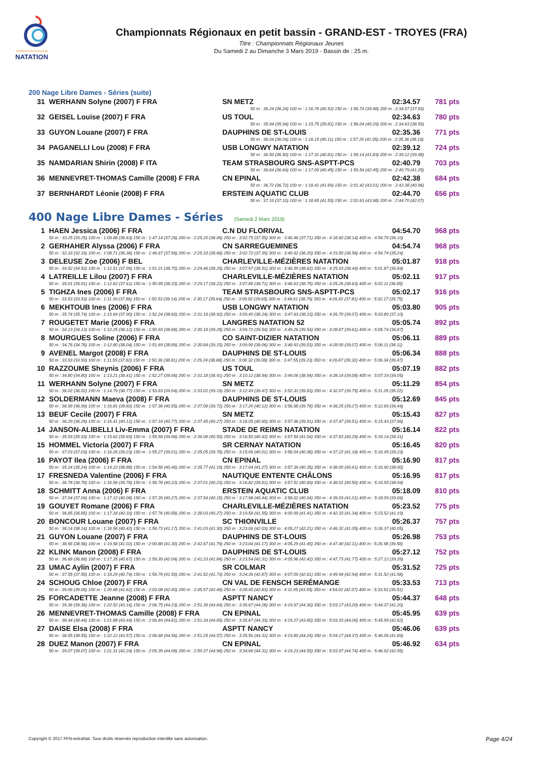FÉDÉRATION FRANÇAISE
NATATION
Championnats Régionaux en petit bassin - GRAND-EST - TROYES (FRA)
Titre : Championnats Régionaux Jeunes
Du Samedi 2 au Dimanche 3 Mars 2019 - Bassin de : 25 m.
200 Nage Libre Dames - Séries (suite)
| 31 | WERHANN Solyne (2007) F FRA | SN METZ | 02:34.57 | 781 pts |
| 50 m : 36.24 (36.24) 100 m : 1:16.76 (40.52) 150 m : 1:56.74 (39.98) 200 m : 2:34.57 (37.83) | | | | |
| 32 | GEISEL Louise (2007) F FRA | US TOUL | 02:34.63 | 780 pts |
| 50 m : 35.94 (35.94) 100 m : 1:15.75 (39.81) 150 m : 1:56.04 (40.29) 200 m : 2:34.63 (38.59) | | | | |
| 33 | GUYON Louane (2007) F FRA | DAUPHINS DE ST-LOUIS | 02:35.36 | 771 pts |
| 50 m : 36.04 (36.04) 100 m : 1:16.15 (40.11) 150 m : 1:57.20 (41.05) 200 m : 2:35.36 (38.16) | | | | |
| 34 | PAGANELLI Lou (2008) F FRA | USB LONGWY NATATION | 02:39.12 | 724 pts |
| 50 m : 36.50 (36.50) 100 m : 1:17.31 (40.81) 150 m : 1:59.14 (41.83) 200 m : 2:39.12 (39.98) | | | | |
| 35 | NAMDARIAN Shirin (2008) F ITA | TEAM STRASBOURG SNS-ASPTT-PCS | 02:40.79 | 703 pts |
| 50 m : 36.64 (36.64) 100 m : 1:17.09 (40.45) 150 m : 1:59.54 (42.45) 200 m : 2:40.79 (41.25) | | | | |
| 36 | MENNEVRET-THOMAS Camille (2008) F FRA | CN EPINAL | 02:42.38 | 684 pts |
| 50 m : 36.72 (36.72) 100 m : 1:18.41 (41.69) 150 m : 2:01.42 (43.01) 200 m : 2:42.38 (40.96) | | | | |
| 37 | BERNHARDT Léonie (2008) F FRA | ERSTEIN AQUATIC CLUB | 02:44.70 | 656 pts |
| 50 m : 37.10 (37.10) 100 m : 1:18.65 (41.55) 150 m : 2:02.63 (43.98) 200 m : 2:44.70 (42.07) | | | | |
400 Nage Libre Dames - Séries (Samedi 2 Mars 2019)
| 1 | HAEN Jessica (2006) F FRA | C.N DU FLORIVAL | 04:54.70 | 968 pts |
| | 50 m : 33.25 (33.25) 100 m : 1:09.88 (36.63) 150 m : 1:47.14 (37.26) 200 m : 2:25.20 (38.06) 250 m : 3:02.75 (37.55) 300 m : 3:40.46 (37.71) 350 m : 4:18.60 (38.14) 400 m : 4:54.70 (36.10) | | | |
| 2 | GERHAHER Alyssa (2006) F FRA | CN SARREGUEMINES | 04:54.74 | 968 pts |
| | 50 m : 32.33 (32.33) 100 m : 1:08.71 (36.38) 150 m : 1:46.67 (37.96) 200 m : 2:25.33 (38.66) 250 m : 3:02.72 (37.39) 300 m : 3:40.92 (38.20) 350 m : 4:19.50 (38.58) 400 m : 4:54.74 (35.24) | | | |
| 3 | DELEUSE Zoe (2006) F BEL | CHARLEVILLE-MÉZIÈRES NATATION | 05:01.87 | 918 pts |
| | 50 m : 34.52 (34.52) 100 m : 1:12.51 (37.99) 150 m : 1:51.21 (38.70) 200 m : 2:29.46 (38.25) 250 m : 3:07.97 (38.51) 300 m : 3:46.59 (38.62) 350 m : 4:25.03 (38.44) 400 m : 5:01.87 (36.84) | | | |
| 4 | LATREILLE Lilou (2007) F FRA | CHARLEVILLE-MÉZIÈRES NATATION | 05:02.11 | 917 pts |
| | 50 m : 35.01 (35.01) 100 m : 1:12.62 (37.61) 150 m : 1:50.95 (38.33) 200 m : 2:29.17 (38.22) 250 m : 3:07.88 (38.71) 300 m : 3:46.63 (38.75) 350 m : 4:25.26 (38.63) 400 m : 5:02.11 (36.85) | | | |
| 5 | TIGHZA Ines (2006) F FRA | TEAM STRASBOURG SNS-ASPTT-PCS | 05:02.17 | 916 pts |
| | 50 m : 33.53 (33.53) 100 m : 1:11.39 (37.86) 150 m : 1:50.53 (39.14) 200 m : 2:30.17 (39.64) 250 m : 3:09.82 (39.65) 300 m : 3:48.61 (38.79) 350 m : 4:26.42 (37.81) 400 m : 5:02.17 (35.75) | | | |
| 6 | MEKHTOUB Ines (2006) F FRA | USB LONGWY NATATION | 05:03.80 | 905 pts |
| | 50 m : 35.74 (35.74) 100 m : 1:13.64 (37.90) 150 m : 1:52.24 (38.60) 200 m : 2:31.16 (38.92) 250 m : 3:09.40 (38.24) 300 m : 3:47.63 (38.23) 350 m : 4:26.70 (39.07) 400 m : 5:03.80 (37.10) | | | |
| 7 | ROUGETET Marie (2006) F FRA | LANGRES NATATION 52 | 05:05.74 | 892 pts |
| | 50 m : 34.13 (34.13) 100 m : 1:12.25 (38.12) 150 m : 1:50.93 (38.68) 200 m : 2:30.18 (39.25) 250 m : 3:09.72 (39.54) 300 m : 3:49.26 (39.54) 350 m : 4:28.87 (39.61) 400 m : 5:05.74 (36.87) | | | |
| 8 | MOURGUES Soline (2006) F FRA | CO SAINT-DIZIER NATATION | 05:06.11 | 889 pts |
| | 50 m : 34.76 (34.76) 100 m : 1:12.80 (38.04) 150 m : 1:51.69 (38.89) 200 m : 2:30.84 (39.15) 250 m : 3:09.90 (39.06) 300 m : 3:48.93 (39.03) 350 m : 4:28.00 (39.07) 400 m : 5:06.11 (38.11) | | | |
| 9 | AVENEL Margot (2008) F FRA | DAUPHINS DE ST-LOUIS | 05:06.34 | 888 pts |
| | 50 m : 33.93 (33.93) 100 m : 1:11.55 (37.62) 150 m : 1:50.36 (38.81) 200 m : 2:29.24 (38.88) 250 m : 3:08.32 (39.08) 300 m : 3:47.55 (39.23) 350 m : 4:26.87 (39.32) 400 m : 5:06.34 (39.47) | | | |
| 10 | RAZZOUME Sheynis (2006) F FRA | US TOUL | 05:07.19 | 882 pts |
| | 50 m : 34.80 (34.80) 100 m : 1:13.21 (38.41) 150 m : 1:52.27 (39.06) 200 m : 2:31.18 (38.91) 250 m : 3:10.12 (38.94) 300 m : 3:49.06 (38.94) 350 m : 4:28.14 (39.08) 400 m : 5:07.19 (39.05) | | | |
| 11 | WERHANN Solyne (2007) F FRA | SN METZ | 05:11.29 | 854 pts |
| | 50 m : 36.02 (36.02) 100 m : 1:14.79 (38.77) 150 m : 1:53.83 (39.04) 200 m : 2:33.02 (39.19) 250 m : 3:12.49 (39.47) 300 m : 3:52.32 (39.83) 350 m : 4:32.07 (39.75) 400 m : 5:11.29 (39.22) | | | |
| 12 | SOLDERMANN Maeva (2008) F FRA | DAUPHINS DE ST-LOUIS | 05:12.69 | 845 pts |
| | 50 m : 36.99 (36.99) 100 m : 1:16.81 (39.82) 150 m : 1:57.36 (40.55) 200 m : 2:37.08 (39.72) 250 m : 3:17.20 (40.12) 300 m : 3:56.98 (39.78) 350 m : 4:36.25 (39.27) 400 m : 5:12.69 (36.44) | | | |
| 13 | BEUF Cecile (2007) F FRA | SN METZ | 05:15.43 | 827 pts |
| | 50 m : 36.29 (36.29) 100 m : 1:16.41 (40.12) 150 m : 1:57.18 (40.77) 200 m : 2:37.45 (40.27) 250 m : 3:18.05 (40.60) 300 m : 3:57.96 (39.91) 350 m : 4:37.47 (39.51) 400 m : 5:15.43 (37.96) | | | |
| 14 | JANSON-ALIBELLI Liv-Emma (2007) F FRA | STADE DE REIMS NATATION | 05:16.14 | 822 pts |
| | 50 m : 35.93 (35.93) 100 m : 1:15.62 (39.69) 150 m : 1:55.58 (39.96) 200 m : 2:36.08 (40.50) 250 m : 3:16.50 (40.42) 300 m : 3:57.54 (41.04) 350 m : 4:37.83 (40.29) 400 m : 5:16.14 (38.31) | | | |
| 15 | HOMMEL Victoria (2007) F FRA | SR CERNAY NATATION | 05:16.45 | 820 pts |
| | 50 m : 37.03 (37.03) 100 m : 1:16.26 (39.23) 150 m : 1:55.27 (39.01) 200 m : 2:35.05 (39.78) 250 m : 3:15.06 (40.01) 300 m : 3:56.04 (40.98) 350 m : 4:37.22 (41.18) 400 m : 5:16.45 (39.23) | | | |
| 16 | PAYOT Ilea (2006) F FRA | CN EPINAL | 05:16.90 | 817 pts |
| | 50 m : 35.24 (35.24) 100 m : 1:14.12 (38.88) 150 m : 1:54.58 (40.46) 200 m : 2:35.77 (41.19) 250 m : 3:17.04 (41.27) 300 m : 3:57.39 (40.35) 350 m : 4:38.00 (40.61) 400 m : 5:16.90 (38.90) | | | |
| 17 | FRESNEDA Valentine (2006) F FRA | NAUTIQUE ENTENTE CHÂLONS | 05:16.95 | 817 pts |
| | 50 m : 36.78 (36.78) 100 m : 1:16.56 (39.78) 150 m : 1:56.78 (40.22) 200 m : 2:37.01 (40.23) 250 m : 3:16.82 (39.81) 300 m : 3:57.51 (40.69) 350 m : 4:38.01 (40.50) 400 m : 5:16.95 (38.94) | | | |
| 18 | SCHMITT Anna (2006) F FRA | ERSTEIN AQUATIC CLUB | 05:18.09 | 810 pts |
| | 50 m : 37.04 (37.04) 100 m : 1:17.12 (40.08) 150 m : 1:57.39 (40.27) 200 m : 2:37.54 (40.15) 250 m : 3:17.98 (40.44) 300 m : 3:58.02 (40.04) 350 m : 4:39.03 (41.01) 400 m : 5:18.09 (39.06) | | | |
| 19 | GOUYET Romane (2006) F FRA | CHARLEVILLE-MÉZIÈRES NATATION | 05:23.52 | 775 pts |
| | 50 m : 36.85 (36.85) 100 m : 1:17.18 (40.33) 150 m : 1:57.76 (40.58) 200 m : 2:38.03 (40.27) 250 m : 3:19.58 (41.55) 300 m : 4:00.99 (41.41) 350 m : 4:42.33 (41.34) 400 m : 5:23.52 (41.19) | | | |
| 20 | BONCOUR Louane (2007) F FRA | SC THIONVILLE | 05:26.37 | 757 pts |
| | 50 m : 38.14 (38.14) 100 m : 1:18.56 (40.42) 150 m : 1:59.73 (41.17) 200 m : 2:41.03 (41.30) 250 m : 3:23.06 (42.03) 300 m : 4:05.27 (42.21) 350 m : 4:46.32 (41.05) 400 m : 5:26.37 (40.05) | | | |
| 21 | GUYON Louane (2007) F FRA | DAUPHINS DE ST-LOUIS | 05:26.98 | 753 pts |
| | 50 m : 38.56 (38.56) 100 m : 1:19.58 (41.02) 150 m : 2:00.88 (41.30) 200 m : 2:42.67 (41.79) 250 m : 3:23.84 (41.17) 300 m : 4:05.29 (41.45) 350 m : 4:47.40 (42.11) 400 m : 5:26.98 (39.58) | | | |
| 22 | KLINK Manon (2008) F FRA | DAUPHINS DE ST-LOUIS | 05:27.12 | 752 pts |
| | 50 m : 36.68 (36.68) 100 m : 1:17.35 (40.67) 150 m : 1:59.39 (42.04) 200 m : 2:41.23 (41.84) 250 m : 3:23.54 (42.31) 300 m : 4:05.96 (42.42) 350 m : 4:47.73 (41.77) 400 m : 5:27.12 (39.39) | | | |
| 23 | UMAC Aylin (2007) F FRA | SR COLMAR | 05:31.52 | 725 pts |
| | 50 m : 37.55 (37.55) 100 m : 1:18.29 (40.74) 150 m : 1:59.79 (41.50) 200 m : 2:41.52 (41.73) 250 m : 3:24.39 (42.87) 300 m : 4:07.00 (42.61) 350 m : 4:49.94 (42.94) 400 m : 5:31.52 (41.58) | | | |
| 24 | SCHOUG Chloe (2007) F FRA | CN VAL DE FENSCH SERÉMANGE | 05:33.53 | 713 pts |
| | 50 m : 39.06 (39.06) 100 m : 1:20.68 (41.62) 150 m : 2:03.08 (42.40) 200 m : 2:45.57 (42.49) 250 m : 3:28.40 (42.83) 300 m : 4:11.95 (43.55) 350 m : 4:54.02 (42.07) 400 m : 5:33.53 (39.51) | | | |
| 25 | FORCADETTE Jeanne (2008) F FRA | ASPTT NANCY | 05:44.37 | 648 pts |
| | 50 m : 39.36 (39.36) 100 m : 1:22.52 (43.16) 150 m : 2:06.75 (44.23) 200 m : 2:51.39 (44.64) 250 m : 3:35.67 (44.28) 300 m : 4:19.97 (44.30) 350 m : 5:03.17 (43.20) 400 m : 5:44.37 (41.20) | | | |
| 26 | MENNEVRET-THOMAS Camille (2008) F FRA | CN EPINAL | 05:45.95 | 639 pts |
| | 50 m : 38.44 (38.44) 100 m : 1:21.88 (43.44) 150 m : 2:06.69 (44.81) 200 m : 2:51.34 (44.65) 250 m : 3:35.67 (44.33) 300 m : 4:19.27 (43.60) 350 m : 5:03.33 (44.06) 400 m : 5:45.95 (42.62) | | | |
| 27 | DAISE Elsa (2008) F FRA | ASPTT NANCY | 05:46.06 | 639 pts |
| | 50 m : 38.55 (38.55) 100 m : 1:22.12 (43.57) 150 m : 2:06.68 (44.56) 200 m : 2:51.25 (44.57) 250 m : 3:35.56 (44.31) 300 m : 4:19.80 (44.24) 350 m : 5:04.17 (44.37) 400 m : 5:46.06 (41.89) | | | |
| 28 | DUEZ Manon (2007) F FRA | CN EPINAL | 05:46.92 | 634 pts |
| | 50 m : 39.07 (39.07) 100 m : 1:21.31 (42.24) 150 m : 2:05.39 (44.08) 200 m : 2:50.37 (44.98) 250 m : 3:34.68 (44.31) 300 m : 4:19.23 (44.55) 350 m : 5:03.97 (44.74) 400 m : 5:46.92 (42.95) | | | |
Copyright © 2017 FFN-extraNat. Tous droits réservés reproduction interdite sans autorisation. Page 4/24